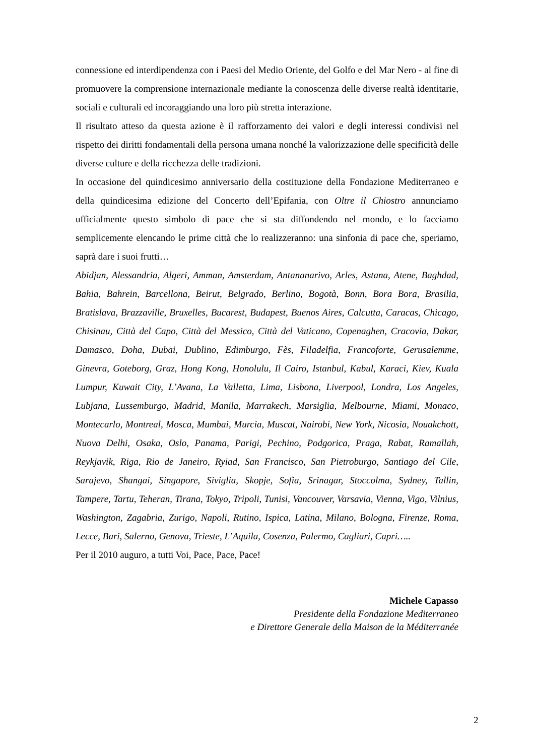connessione ed interdipendenza con i Paesi del Medio Oriente, del Golfo e del Mar Nero - al fine di promuovere la comprensione internazionale mediante la conoscenza delle diverse realtà identitarie, sociali e culturali ed incoraggiando una loro più stretta interazione.
Il risultato atteso da questa azione è il rafforzamento dei valori e degli interessi condivisi nel rispetto dei diritti fondamentali della persona umana nonché la valorizzazione delle specificità delle diverse culture e della ricchezza delle tradizioni.
In occasione del quindicesimo anniversario della costituzione della Fondazione Mediterraneo e della quindicesima edizione del Concerto dell’Epifania, con Oltre il Chiostro annunciamo ufficialmente questo simbolo di pace che si sta diffondendo nel mondo, e lo facciamo semplicemente elencando le prime città che lo realizzeranno: una sinfonia di pace che, speriamo, saprà dare i suoi frutti…
Abidjan, Alessandria, Algeri, Amman, Amsterdam, Antananarivo, Arles, Astana, Atene, Baghdad, Bahia, Bahrein, Barcellona, Beirut, Belgrado, Berlino, Bogotà, Bonn, Bora Bora, Brasilia, Bratislava, Brazzaville, Bruxelles, Bucarest, Budapest, Buenos Aires, Calcutta, Caracas, Chicago, Chisinau, Città del Capo, Città del Messico, Città del Vaticano, Copenaghen, Cracovia, Dakar, Damasco, Doha, Dubai, Dublino, Edimburgo, Fès, Filadelfia, Francoforte, Gerusalemme, Ginevra, Goteborg, Graz, Hong Kong, Honolulu, Il Cairo, Istanbul, Kabul, Karaci, Kiev, Kuala Lumpur, Kuwait City, L’Avana, La Valletta, Lima, Lisbona, Liverpool, Londra, Los Angeles, Lubjana, Lussemburgo, Madrid, Manila, Marrakech, Marsiglia, Melbourne, Miami, Monaco, Montecarlo, Montreal, Mosca, Mumbai, Murcia, Muscat, Nairobi, New York, Nicosia, Nouakchott, Nuova Delhi, Osaka, Oslo, Panama, Parigi, Pechino, Podgorica, Praga, Rabat, Ramallah, Reykjavik, Riga, Rio de Janeiro, Ryiad, San Francisco, San Pietroburgo, Santiago del Cile, Sarajevo, Shangai, Singapore, Siviglia, Skopje, Sofia, Srinagar, Stoccolma, Sydney, Tallin, Tampere, Tartu, Teheran, Tirana, Tokyo, Tripoli, Tunisi, Vancouver, Varsavia, Vienna, Vigo, Vilnius, Washington, Zagabria, Zurigo, Napoli, Rutino, Ispica, Latina, Milano, Bologna, Firenze, Roma, Lecce, Bari, Salerno, Genova, Trieste, L’Aquila, Cosenza, Palermo, Cagliari, Capri…..
Per il 2010 auguro, a tutti Voi, Pace, Pace, Pace!
Michele Capasso
Presidente della Fondazione Mediterraneo
e Direttore Generale della Maison de la Méditerranée
2